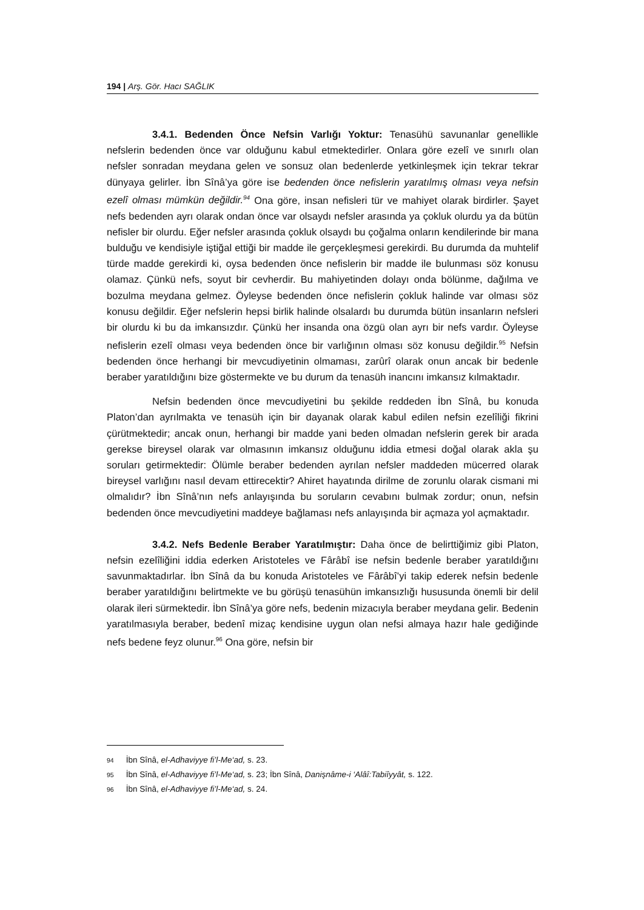194 | Arş. Gör. Hacı SAĞLIK
3.4.1. Bedenden Önce Nefsin Varlığı Yoktur: Tenasühü savunanlar genellikle nefslerin bedenden önce var olduğunu kabul etmektedirler. Onlara göre ezelî ve sınırlı olan nefsler sonradan meydana gelen ve sonsuz olan bedenlerde yetkinleşmek için tekrar tekrar dünyaya gelirler. İbn Sînâ’ya göre ise bedenden önce nefislerin yaratılmış olması veya nefsin ezelî olması mümkün değildir.<sup>94</sup> Ona göre, insan nefisleri tür ve mahiyet olarak birdirler. Şayet nefs bedenden ayrı olarak ondan önce var olsaydı nefsler arasında ya çokluk olurdu ya da bütün nefisler bir olurdu. Eğer nefsler arasında çokluk olsaydı bu çoğalma onların kendilerinde bir mana bulduğu ve kendisiyle iştiğal ettiği bir madde ile gerçekleşmesi gerekirdi. Bu durumda da muhtelif türde madde gerekirdi ki, oysa bedenden önce nefislerin bir madde ile bulunması söz konusu olamaz. Çünkü nefs, soyut bir cevherdir. Bu mahiyetinden dolayı onda bölünme, dağılma ve bozulma meydana gelmez. Öyleyse bedenden önce nefislerin çokluk halinde var olması söz konusu değildir. Eğer nefslerin hepsi birlik halinde olsalardı bu durumda bütün insanların nefsleri bir olurdu ki bu da imkansızdır. Çünkü her insanda ona özgü olan ayrı bir nefs vardır. Öyleyse nefislerin ezelî olması veya bedenden önce bir varlığının olması söz konusu değildir.<sup>95</sup> Nefsin bedenden önce herhangi bir mevcudiyetinin olmaması, zarûrî olarak onun ancak bir bedenle beraber yaratıldığını bize göstermekte ve bu durum da tenasüh inancını imkansız kılmaktadır.
Nefsin bedenden önce mevcudiyetini bu şekilde reddeden İbn Sînâ, bu konuda Platon’dan ayrılmakta ve tenasüh için bir dayanak olarak kabul edilen nefsin ezelîliği fikrini çürütmektedir; ancak onun, herhangi bir madde yani beden olmadan nefslerin gerek bir arada gerekse bireysel olarak var olmasının imkansız olduğunu iddia etmesi doğal olarak akla şu soruları getirmektedir: Ölümle beraber bedenden ayrılan nefsler maddeden mücerred olarak bireysel varlığını nasıl devam ettirecektir? Ahiret hayatında dirilme de zorunlu olarak cismani mi olmalıdır? İbn Sînâ’nın nefs anlayışında bu soruların cevabını bulmak zordur; onun, nefsin bedenden önce mevcudiyetini maddeye bağlaması nefs anlayışında bir açmaza yol açmaktadır.
3.4.2. Nefs Bedenle Beraber Yaratılmıştır: Daha önce de belirttiğimiz gibi Platon, nefsin ezelîliğini iddia ederken Aristoteles ve Fârâbî ise nefsin bedenle beraber yaratıldığını savunmaktadırlar. İbn Sînâ da bu konuda Aristoteles ve Fârâbî’yi takip ederek nefsin bedenle beraber yaratıldığını belirtmekte ve bu görüşü tenasühün imkansızlığı hususunda önemli bir delil olarak ileri sürmektedir. İbn Sînâ’ya göre nefs, bedenin mizacıyla beraber meydana gelir. Bedenin yaratılmasıyla beraber, bedenî mizaç kendisine uygun olan nefsi almaya hazır hale gediğinde nefs bedene feyz olunur.<sup>96</sup> Ona göre, nefsin bir
94 İbn Sînâ, el-Adhaviyye fi’l-Me‘ad, s. 23.
95 İbn Sînâ, el-Adhaviyye fi’l-Me‘ad, s. 23; İbn Sînâ, Danişnâme-i ‘Alâî:Tabiîyyât, s. 122.
96 İbn Sînâ, el-Adhaviyye fi’l-Me‘ad, s. 24.